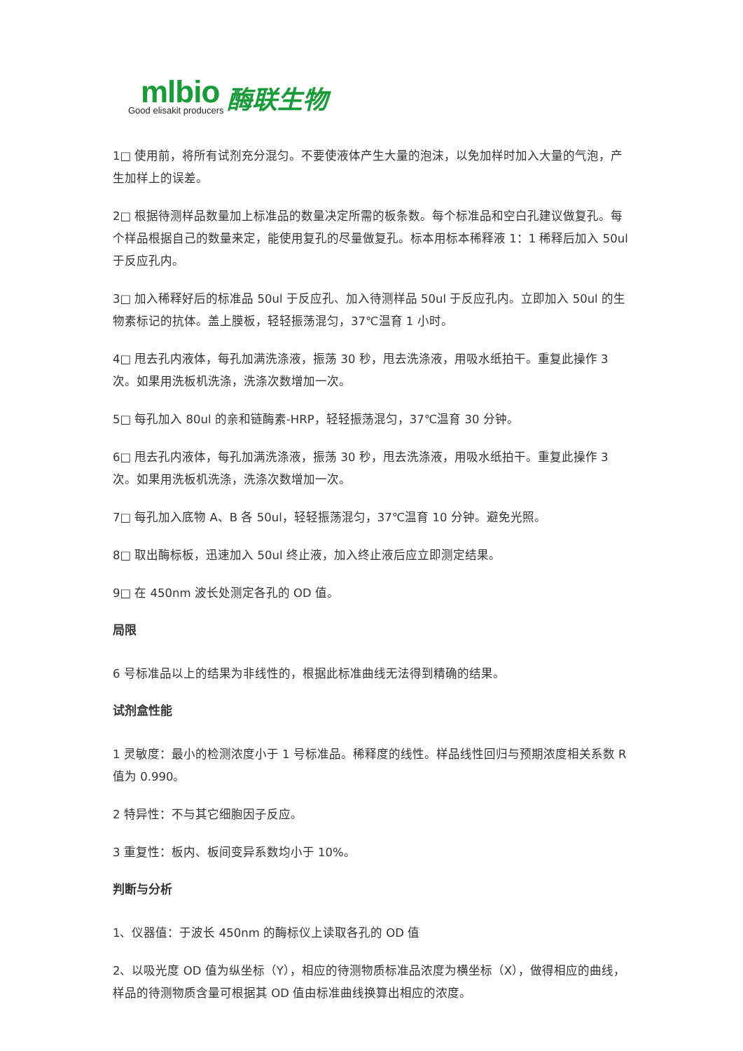mlbio
Good elisakit producers
酶联生物
1□ 使用前，将所有试剂充分混匀。不要使液体产生大量的泡沫，以免加样时加入大量的气泡，产生加样上的误差。
2□ 根据待测样品数量加上标准品的数量决定所需的板条数。每个标准品和空白孔建议做复孔。每个样品根据自己的数量来定，能使用复孔的尽量做复孔。标本用标本稀释液 1：1 稀释后加入 50ul 于反应孔内。
3□ 加入稀释好后的标准品 50ul 于反应孔、加入待测样品 50ul 于反应孔内。立即加入 50ul 的生物素标记的抗体。盖上膜板，轻轻振荡混匀，37℃温育 1 小时。
4□ 甩去孔内液体，每孔加满洗涤液，振荡 30 秒，甩去洗涤液，用吸水纸拍干。重复此操作 3 次。如果用洗板机洗涤，洗涤次数增加一次。
5□ 每孔加入 80ul 的亲和链酶素-HRP，轻轻振荡混匀，37℃温育 30 分钟。
6□ 甩去孔内液体，每孔加满洗涤液，振荡 30 秒，甩去洗涤液，用吸水纸拍干。重复此操作 3 次。如果用洗板机洗涤，洗涤次数增加一次。
7□ 每孔加入底物 A、B 各 50ul，轻轻振荡混匀，37℃温育 10 分钟。避免光照。
8□ 取出酶标板，迅速加入 50ul 终止液，加入终止液后应立即测定结果。
9□ 在 450nm 波长处测定各孔的 OD 值。
局限
6 号标准品以上的结果为非线性的，根据此标准曲线无法得到精确的结果。
试剂盒性能
1 灵敏度：最小的检测浓度小于 1 号标准品。稀释度的线性。样品线性回归与预期浓度相关系数 R 值为 0.990。
2 特异性：不与其它细胞因子反应。
3 重复性：板内、板间变异系数均小于 10%。
判断与分析
1、仪器值：于波长 450nm 的酶标仪上读取各孔的 OD 值
2、以吸光度 OD 值为纵坐标（Y），相应的待测物质标准品浓度为横坐标（X），做得相应的曲线，样品的待测物质含量可根据其 OD 值由标准曲线换算出相应的浓度。